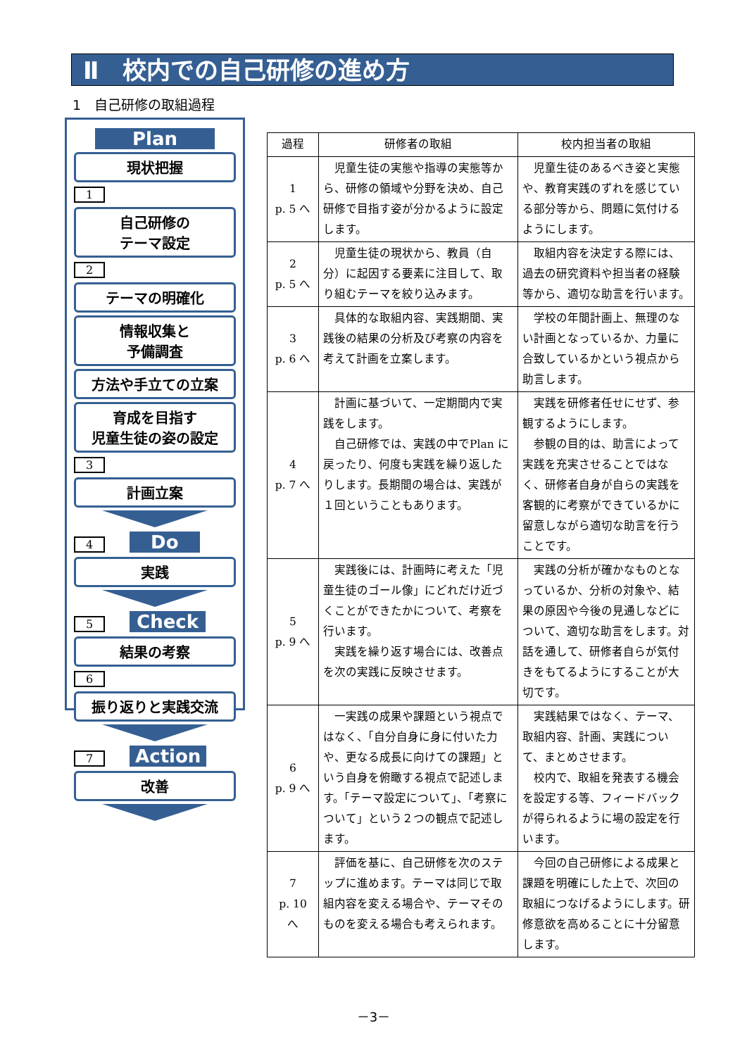Ⅱ　校内での自己研修の進め方
1　自己研修の取組過程
Plan
現状把握
1
自己研修の
テーマ設定
2
テーマの明確化
情報収集と
予備調査
方法や手立ての立案
育成を目指す
児童生徒の姿の設定
3
計画立案
4 Do
実践
5 Check
結果の考察
6
振り返りと実践交流
7 Action
改善
| 過程 | 研修者の取組 | 校内担当者の取組 |
| --- | --- | --- |
| 1 p. 5 へ | 児童生徒の実態や指導の実態等から、研修の領域や分野を決め、自己研修で目指す姿が分かるように設定します。 | 児童生徒のあるべき姿と実態や、教育実践のずれを感じている部分等から、問題に気付けるようにします。 |
| 2 p. 5 へ | 児童生徒の現状から、教員（自分）に起因する要素に注目して、取り組むテーマを絞り込みます。 | 取組内容を決定する際には、過去の研究資料や担当者の経験等から、適切な助言を行います。 |
| 3 p. 6 へ | 具体的な取組内容、実践期間、実践後の結果の分析及び考察の内容を考えて計画を立案します。 | 学校の年間計画上、無理のない計画となっているか、力量に合致しているかという視点から助言します。 |
| 4 p. 7 へ | 計画に基づいて、一定期間内で実践をします。 自己研修では、実践の中でPlan に戻ったり、何度も実践を繰り返したりします。長期間の場合は、実践が１回ということもあります。 | 実践を研修者任せにせず、参観するようにします。 参観の目的は、助言によって実践を充実させることではなく、研修者自身が自らの実践を客観的に考察ができているかに留意しながら適切な助言を行うことです。 |
| 5 p. 9 へ | 実践後には、計画時に考えた「児童生徒のゴール像」にどれだけ近づくことができたかについて、考察を行います。 実践を繰り返す場合には、改善点を次の実践に反映させます。 | 実践の分析が確かなものとなっているか、分析の対象や、結果の原因や今後の見通しなどについて、適切な助言をします。対話を通して、研修者自らが気付きをもてるようにすることが大切です。 |
| 6 p. 9 へ | 一実践の成果や課題という視点ではなく、「自分自身に身に付いた力や、更なる成長に向けての課題」という自身を俯瞰する視点で記述します。「テーマ設定について」、「考察について」という２つの観点で記述します。 | 実践結果ではなく、テーマ、取組内容、計画、実践について、まとめさせます。 校内で、取組を発表する機会を設定する等、フィードバックが得られるように場の設定を行います。 |
| 7 p. 10 へ | 評価を基に、自己研修を次のステップに進めます。テーマは同じで取組内容を変える場合や、テーマそのものを変える場合も考えられます。 | 今回の自己研修による成果と課題を明確にした上で、次回の取組につなげるようにします。研修意欲を高めることに十分留意します。 |
－3－